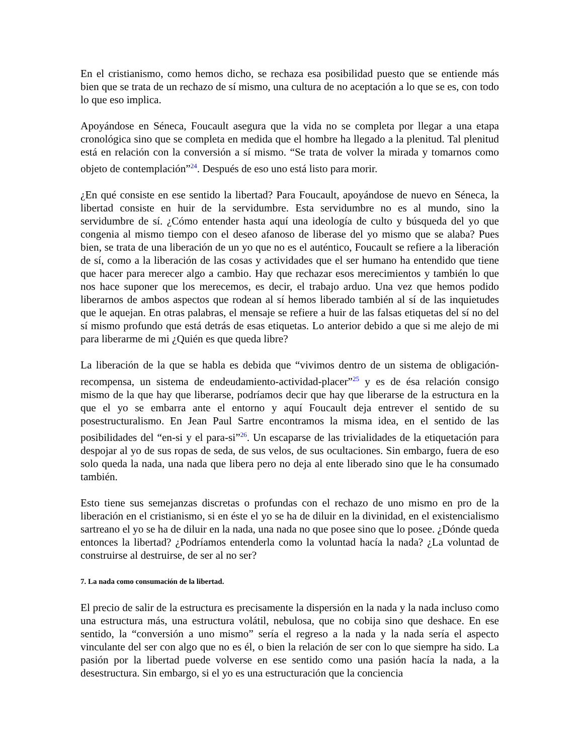En el cristianismo, como hemos dicho, se rechaza esa posibilidad puesto que se entiende más bien que se trata de un rechazo de sí mismo, una cultura de no aceptación a lo que se es, con todo lo que eso implica.
Apoyándose en Séneca, Foucault asegura que la vida no se completa por llegar a una etapa cronológica sino que se completa en medida que el hombre ha llegado a la plenitud. Tal plenitud está en relación con la conversión a sí mismo. “Se trata de volver la mirada y tomarnos como objeto de contemplación”<sup>24</sup>. Después de eso uno está listo para morir.
¿En qué consiste en ese sentido la libertad? Para Foucault, apoyándose de nuevo en Séneca, la libertad consiste en huir de la servidumbre. Esta servidumbre no es al mundo, sino la servidumbre de sí. ¿Cómo entender hasta aquí una ideología de culto y búsqueda del yo que congenia al mismo tiempo con el deseo afanoso de liberase del yo mismo que se alaba? Pues bien, se trata de una liberación de un yo que no es el auténtico, Foucault se refiere a la liberación de sí, como a la liberación de las cosas y actividades que el ser humano ha entendido que tiene que hacer para merecer algo a cambio. Hay que rechazar esos merecimientos y también lo que nos hace suponer que los merecemos, es decir, el trabajo arduo. Una vez que hemos podido liberarnos de ambos aspectos que rodean al sí hemos liberado también al sí de las inquietudes que le aquejan. En otras palabras, el mensaje se refiere a huir de las falsas etiquetas del sí no del sí mismo profundo que está detrás de esas etiquetas. Lo anterior debido a que si me alejo de mi para liberarme de mi ¿Quién es que queda libre?
La liberación de la que se habla es debida que “vivimos dentro de un sistema de obligación-recompensa, un sistema de endeudamiento-actividad-placer”<sup>25</sup> y es de ésa relación consigo mismo de la que hay que liberarse, podríamos decir que hay que liberarse de la estructura en la que el yo se embarra ante el entorno y aquí Foucault deja entrever el sentido de su posestructuralismo. En Jean Paul Sartre encontramos la misma idea, en el sentido de las posibilidades del “en-si y el para-si”<sup>26</sup>. Un escaparse de las trivialidades de la etiquetación para despojar al yo de sus ropas de seda, de sus velos, de sus ocultaciones. Sin embargo, fuera de eso solo queda la nada, una nada que libera pero no deja al ente liberado sino que le ha consumado también.
Esto tiene sus semejanzas discretas o profundas con el rechazo de uno mismo en pro de la liberación en el cristianismo, si en éste el yo se ha de diluir en la divinidad, en el existencialismo sartreano el yo se ha de diluir en la nada, una nada no que posee sino que lo posee. ¿Dónde queda entonces la libertad? ¿Podríamos entenderla como la voluntad hacía la nada? ¿La voluntad de construirse al destruirse, de ser al no ser?
7. La nada como consumación de la libertad.
El precio de salir de la estructura es precisamente la dispersión en la nada y la nada incluso como una estructura más, una estructura volátil, nebulosa, que no cobija sino que deshace. En ese sentido, la “conversión a uno mismo” sería el regreso a la nada y la nada sería el aspecto vinculante del ser con algo que no es él, o bien la relación de ser con lo que siempre ha sido. La pasión por la libertad puede volverse en ese sentido como una pasión hacía la nada, a la desestructura. Sin embargo, si el yo es una estructuración que la conciencia